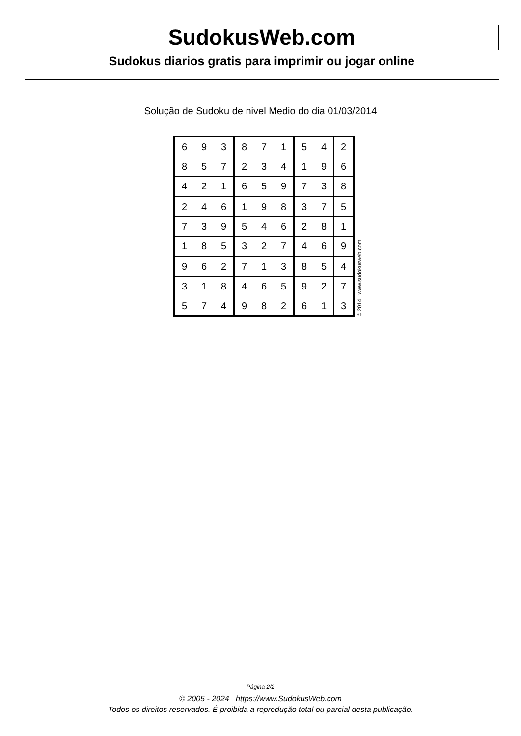SudokusWeb.com
Sudokus diarios gratis para imprimir ou jogar online
Solução de Sudoku de nivel Medio do dia 01/03/2014
| 6 | 9 | 3 | 8 | 7 | 1 | 5 | 4 | 2 |
| 8 | 5 | 7 | 2 | 3 | 4 | 1 | 9 | 6 |
| 4 | 2 | 1 | 6 | 5 | 9 | 7 | 3 | 8 |
| 2 | 4 | 6 | 1 | 9 | 8 | 3 | 7 | 5 |
| 7 | 3 | 9 | 5 | 4 | 6 | 2 | 8 | 1 |
| 1 | 8 | 5 | 3 | 2 | 7 | 4 | 6 | 9 |
| 9 | 6 | 2 | 7 | 1 | 3 | 8 | 5 | 4 |
| 3 | 1 | 8 | 4 | 6 | 5 | 9 | 2 | 7 |
| 5 | 7 | 4 | 9 | 8 | 2 | 6 | 1 | 3 |
© 2014 www.sudokusweb.com
Página 2/2
© 2005 - 2024 https://www.SudokusWeb.com
Todos os direitos reservados. É proibida a reprodução total ou parcial desta publicação.